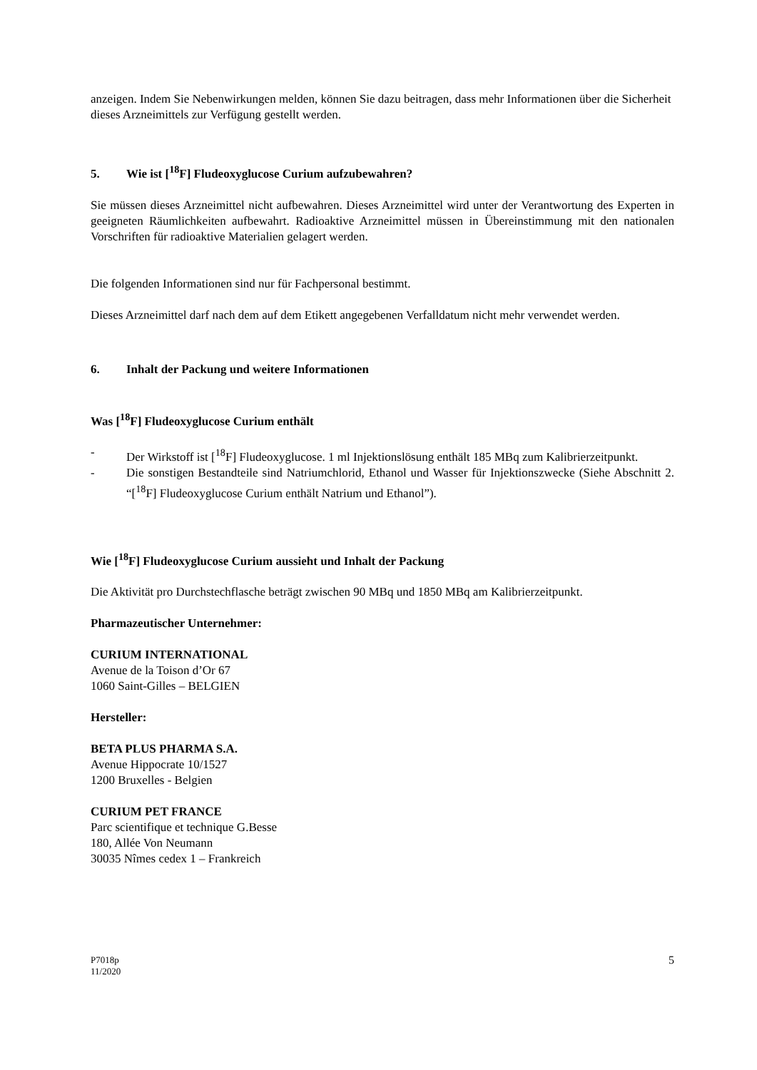anzeigen. Indem Sie Nebenwirkungen melden, können Sie dazu beitragen, dass mehr Informationen über die Sicherheit dieses Arzneimittels zur Verfügung gestellt werden.
5. Wie ist [<sup>18</sup>F] Fludeoxyglucose Curium aufzubewahren?
Sie müssen dieses Arzneimittel nicht aufbewahren. Dieses Arzneimittel wird unter der Verantwortung des Experten in geeigneten Räumlichkeiten aufbewahrt. Radioaktive Arzneimittel müssen in Übereinstimmung mit den nationalen Vorschriften für radioaktive Materialien gelagert werden.
Die folgenden Informationen sind nur für Fachpersonal bestimmt.
Dieses Arzneimittel darf nach dem auf dem Etikett angegebenen Verfalldatum nicht mehr verwendet werden.
6. Inhalt der Packung und weitere Informationen
Was [<sup>18</sup>F] Fludeoxyglucose Curium enthält
- Der Wirkstoff ist [<sup>18</sup>F] Fludeoxyglucose. 1 ml Injektionslösung enthält 185 MBq zum Kalibrierzeitpunkt.
- Die sonstigen Bestandteile sind Natriumchlorid, Ethanol und Wasser für Injektionszwecke (Siehe Abschnitt 2. “[<sup>18</sup>F] Fludeoxyglucose Curium enthält Natrium und Ethanol”).
Wie [<sup>18</sup>F] Fludeoxyglucose Curium aussieht und Inhalt der Packung
Die Aktivität pro Durchstechflasche beträgt zwischen 90 MBq und 1850 MBq am Kalibrierzeitpunkt.
Pharmazeutischer Unternehmer:
CURIUM INTERNATIONAL
Avenue de la Toison d’Or 67
1060 Saint-Gilles – BELGIEN
Hersteller:
BETA PLUS PHARMA S.A.
Avenue Hippocrate 10/1527
1200 Bruxelles - Belgien
CURIUM PET FRANCE
Parc scientifique et technique G.Besse
180, Allée Von Neumann
30035 Nîmes cedex 1 – Frankreich
P7018p
11/2020 5